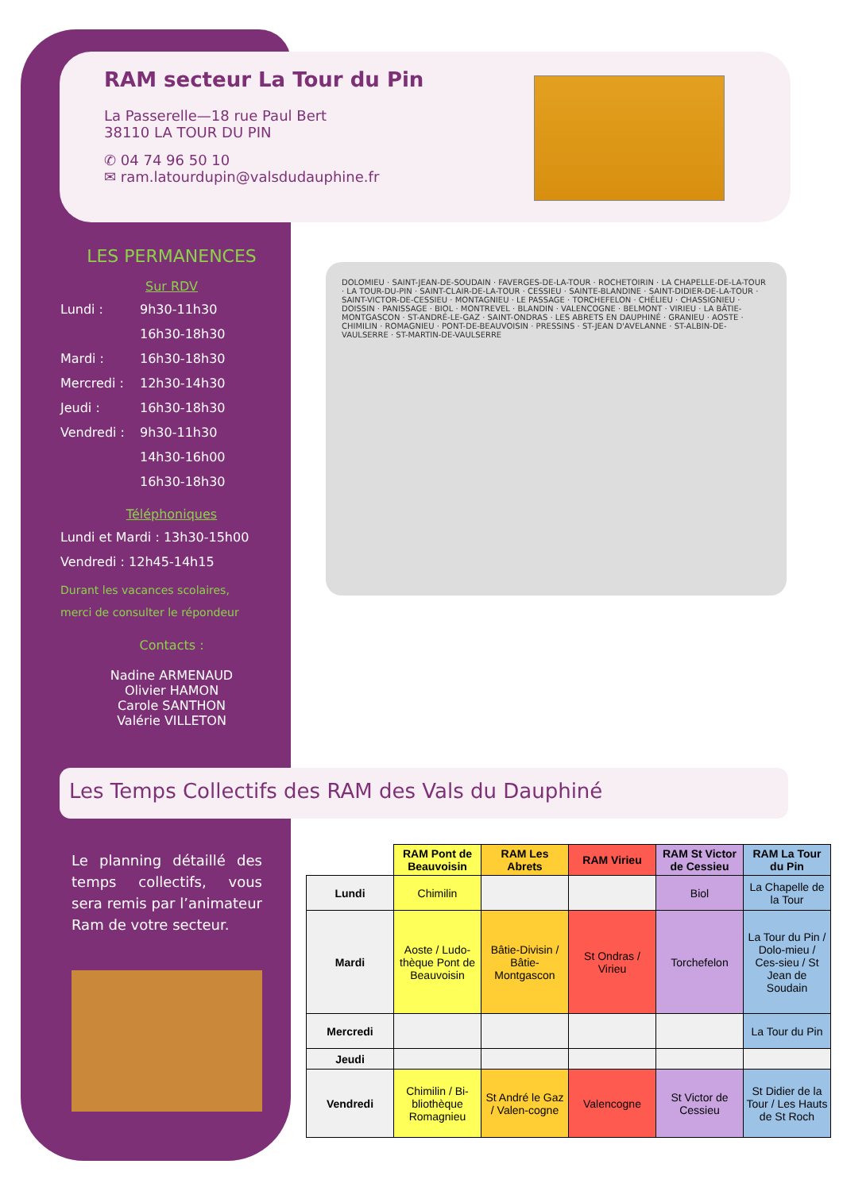RAM secteur La Tour du Pin
La Passerelle—18 rue Paul Bert
38110 LA TOUR DU PIN
✆ 04 74 96 50 10
✉ ram.latourdupin@valsdudauphine.fr
LES PERMANENCES
Sur RDV
Lundi : 9h30-11h30
16h30-18h30
Mardi : 16h30-18h30
Mercredi : 12h30-14h30
Jeudi : 16h30-18h30
Vendredi : 9h30-11h30
14h30-16h00
16h30-18h30
Téléphoniques
Lundi et Mardi : 13h30-15h00
Vendredi : 12h45-14h15
Durant les vacances scolaires,
merci de consulter le répondeur
Contacts :
Nadine ARMENAUD
Olivier HAMON
Carole SANTHON
Valérie VILLETON
DOLOMIEU · SAINT-JEAN-DE-SOUDAIN · FAVERGES-DE-LA-TOUR · ROCHETOIRIN · LA CHAPELLE-DE-LA-TOUR · LA TOUR-DU-PIN · SAINT-CLAIR-DE-LA-TOUR · CESSIEU · SAINTE-BLANDINE · SAINT-DIDIER-DE-LA-TOUR · SAINT-VICTOR-DE-CESSIEU · MONTAGNIEU · LE PASSAGE · TORCHEFELON · CHÉLIEU · CHASSIGNIEU · DOISSIN · PANISSAGE · BIOL · MONTREVEL · BLANDIN · VALENCOGNE · BELMONT · VIRIEU · LA BÂTIE-MONTGASCON · ST-ANDRÉ-LE-GAZ · SAINT-ONDRAS · LES ABRETS EN DAUPHINÉ · GRANIEU · AOSTE · CHIMILIN · ROMAGNIEU · PONT-DE-BEAUVOISIN · PRESSINS · ST-JEAN D'AVELANNE · ST-ALBIN-DE-VAULSERRE · ST-MARTIN-DE-VAULSERRE
Les Temps Collectifs des RAM des Vals du Dauphiné
Le planning détaillé des temps collectifs, vous sera remis par l’animateur Ram de votre secteur.
| | RAM Pont de Beauvoisin | RAM Les Abrets | RAM Virieu | RAM St Victor de Cessieu | RAM La Tour du Pin |
| --- | --- | --- | --- | --- | --- |
| Lundi | Chimilin | | | Biol | La Chapelle de la Tour |
| Mardi | Aoste / Ludo-thèque Pont de Beauvoisin | Bâtie-Divisin / Bâtie-Montgascon | St Ondras / Virieu | Torchefelon | La Tour du Pin / Dolo-mieu / Ces-sieu / St Jean de Soudain |
| Mercredi | | | | | La Tour du Pin |
| Jeudi | | | | | |
| Vendredi | Chimilin / Bi-bliothèque Romagnieu | St André le Gaz / Valen-cogne | Valencogne | St Victor de Cessieu | St Didier de la Tour / Les Hauts de St Roch |